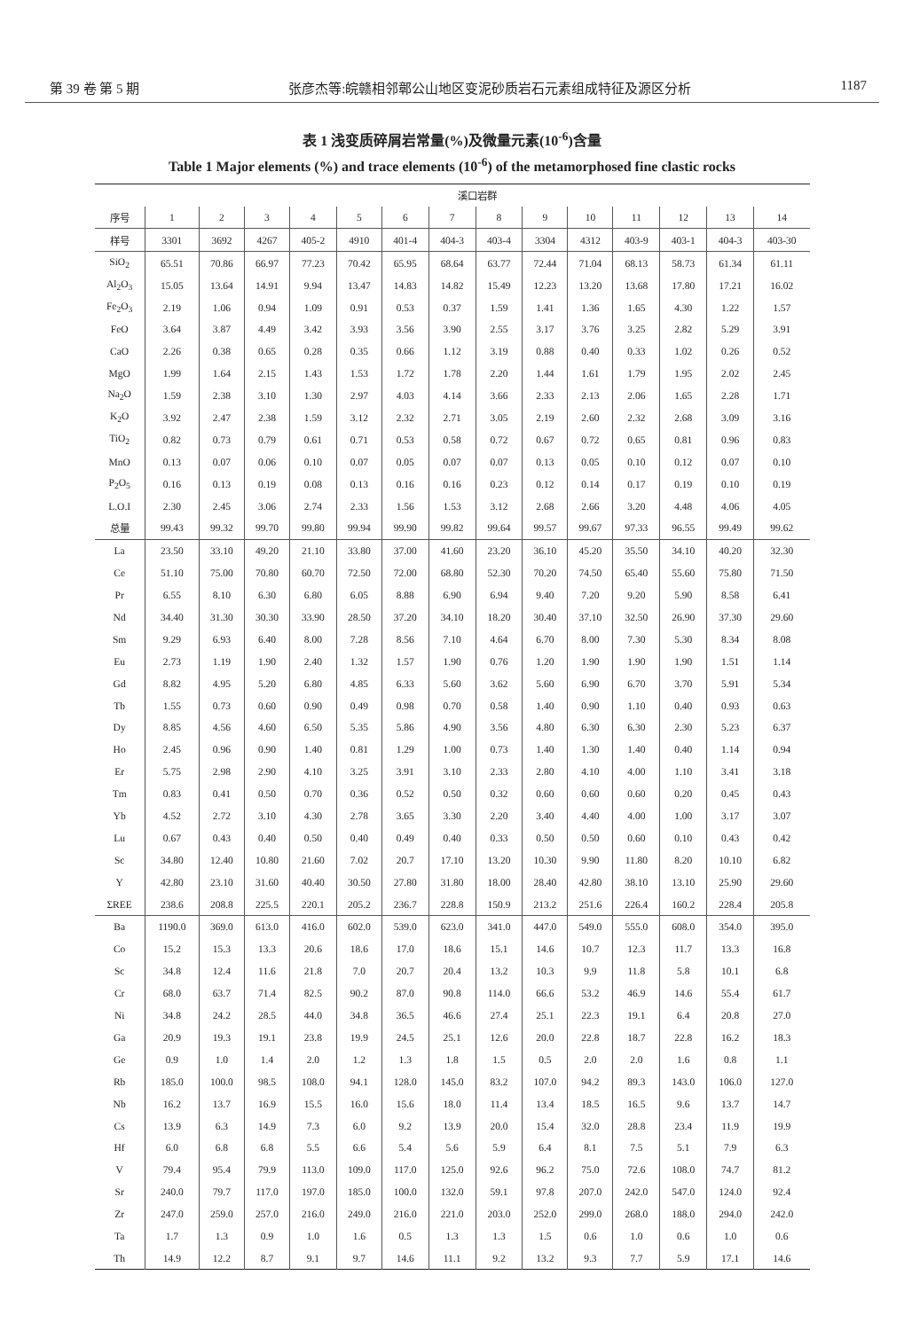第 39 卷 第 5 期 张彦杰等:皖赣相邻鄣公山地区变泥砂质岩石元素组成特征及源区分析 1187
表 1 浅变质碎屑岩常量(%)及微量元素(10<sup>-6</sup>)含量
Table 1 Major elements (%) and trace elements (10<sup>-6</sup>) of the metamorphosed fine clastic rocks
| | 溪口岩群 | | | | | | | | | | | | | |
| --- | --- | --- | --- | --- | --- | --- | --- | --- | --- | --- | --- | --- | --- | --- |
| 序号 | 1 | 2 | 3 | 4 | 5 | 6 | 7 | 8 | 9 | 10 | 11 | 12 | 13 | 14 |
| 样号 | 3301 | 3692 | 4267 | 405-2 | 4910 | 401-4 | 404-3 | 403-4 | 3304 | 4312 | 403-9 | 403-1 | 404-3 | 403-30 |
| SiO<sub>2</sub> | 65.51 | 70.86 | 66.97 | 77.23 | 70.42 | 65.95 | 68.64 | 63.77 | 72.44 | 71.04 | 68.13 | 58.73 | 61.34 | 61.11 |
| Al<sub>2</sub>O<sub>3</sub> | 15.05 | 13.64 | 14.91 | 9.94 | 13.47 | 14.83 | 14.82 | 15.49 | 12.23 | 13.20 | 13.68 | 17.80 | 17.21 | 16.02 |
| Fe<sub>2</sub>O<sub>3</sub> | 2.19 | 1.06 | 0.94 | 1.09 | 0.91 | 0.53 | 0.37 | 1.59 | 1.41 | 1.36 | 1.65 | 4.30 | 1.22 | 1.57 |
| FeO | 3.64 | 3.87 | 4.49 | 3.42 | 3.93 | 3.56 | 3.90 | 2.55 | 3.17 | 3.76 | 3.25 | 2.82 | 5.29 | 3.91 |
| CaO | 2.26 | 0.38 | 0.65 | 0.28 | 0.35 | 0.66 | 1.12 | 3.19 | 0.88 | 0.40 | 0.33 | 1.02 | 0.26 | 0.52 |
| MgO | 1.99 | 1.64 | 2.15 | 1.43 | 1.53 | 1.72 | 1.78 | 2.20 | 1.44 | 1.61 | 1.79 | 1.95 | 2.02 | 2.45 |
| Na<sub>2</sub>O | 1.59 | 2.38 | 3.10 | 1.30 | 2.97 | 4.03 | 4.14 | 3.66 | 2.33 | 2.13 | 2.06 | 1.65 | 2.28 | 1.71 |
| K<sub>2</sub>O | 3.92 | 2.47 | 2.38 | 1.59 | 3.12 | 2.32 | 2.71 | 3.05 | 2.19 | 2.60 | 2.32 | 2.68 | 3.09 | 3.16 |
| TiO<sub>2</sub> | 0.82 | 0.73 | 0.79 | 0.61 | 0.71 | 0.53 | 0.58 | 0.72 | 0.67 | 0.72 | 0.65 | 0.81 | 0.96 | 0.83 |
| MnO | 0.13 | 0.07 | 0.06 | 0.10 | 0.07 | 0.05 | 0.07 | 0.07 | 0.13 | 0.05 | 0.10 | 0.12 | 0.07 | 0.10 |
| P<sub>2</sub>O<sub>5</sub> | 0.16 | 0.13 | 0.19 | 0.08 | 0.13 | 0.16 | 0.16 | 0.23 | 0.12 | 0.14 | 0.17 | 0.19 | 0.10 | 0.19 |
| L.O.I | 2.30 | 2.45 | 3.06 | 2.74 | 2.33 | 1.56 | 1.53 | 3.12 | 2.68 | 2.66 | 3.20 | 4.48 | 4.06 | 4.05 |
| 总量 | 99.43 | 99.32 | 99.70 | 99.80 | 99.94 | 99.90 | 99.82 | 99.64 | 99.57 | 99.67 | 97.33 | 96.55 | 99.49 | 99.62 |
| La | 23.50 | 33.10 | 49.20 | 21.10 | 33.80 | 37.00 | 41.60 | 23.20 | 36.10 | 45.20 | 35.50 | 34.10 | 40.20 | 32.30 |
| Ce | 51.10 | 75.00 | 70.80 | 60.70 | 72.50 | 72.00 | 68.80 | 52.30 | 70.20 | 74.50 | 65.40 | 55.60 | 75.80 | 71.50 |
| Pr | 6.55 | 8.10 | 6.30 | 6.80 | 6.05 | 8.88 | 6.90 | 6.94 | 9.40 | 7.20 | 9.20 | 5.90 | 8.58 | 6.41 |
| Nd | 34.40 | 31.30 | 30.30 | 33.90 | 28.50 | 37.20 | 34.10 | 18.20 | 30.40 | 37.10 | 32.50 | 26.90 | 37.30 | 29.60 |
| Sm | 9.29 | 6.93 | 6.40 | 8.00 | 7.28 | 8.56 | 7.10 | 4.64 | 6.70 | 8.00 | 7.30 | 5.30 | 8.34 | 8.08 |
| Eu | 2.73 | 1.19 | 1.90 | 2.40 | 1.32 | 1.57 | 1.90 | 0.76 | 1.20 | 1.90 | 1.90 | 1.90 | 1.51 | 1.14 |
| Gd | 8.82 | 4.95 | 5.20 | 6.80 | 4.85 | 6.33 | 5.60 | 3.62 | 5.60 | 6.90 | 6.70 | 3.70 | 5.91 | 5.34 |
| Tb | 1.55 | 0.73 | 0.60 | 0.90 | 0.49 | 0.98 | 0.70 | 0.58 | 1.40 | 0.90 | 1.10 | 0.40 | 0.93 | 0.63 |
| Dy | 8.85 | 4.56 | 4.60 | 6.50 | 5.35 | 5.86 | 4.90 | 3.56 | 4.80 | 6.30 | 6.30 | 2.30 | 5.23 | 6.37 |
| Ho | 2.45 | 0.96 | 0.90 | 1.40 | 0.81 | 1.29 | 1.00 | 0.73 | 1.40 | 1.30 | 1.40 | 0.40 | 1.14 | 0.94 |
| Er | 5.75 | 2.98 | 2.90 | 4.10 | 3.25 | 3.91 | 3.10 | 2.33 | 2.80 | 4.10 | 4.00 | 1.10 | 3.41 | 3.18 |
| Tm | 0.83 | 0.41 | 0.50 | 0.70 | 0.36 | 0.52 | 0.50 | 0.32 | 0.60 | 0.60 | 0.60 | 0.20 | 0.45 | 0.43 |
| Yb | 4.52 | 2.72 | 3.10 | 4.30 | 2.78 | 3.65 | 3.30 | 2.20 | 3.40 | 4.40 | 4.00 | 1.00 | 3.17 | 3.07 |
| Lu | 0.67 | 0.43 | 0.40 | 0.50 | 0.40 | 0.49 | 0.40 | 0.33 | 0.50 | 0.50 | 0.60 | 0.10 | 0.43 | 0.42 |
| Sc | 34.80 | 12.40 | 10.80 | 21.60 | 7.02 | 20.7 | 17.10 | 13.20 | 10.30 | 9.90 | 11.80 | 8.20 | 10.10 | 6.82 |
| Y | 42.80 | 23.10 | 31.60 | 40.40 | 30.50 | 27.80 | 31.80 | 18.00 | 28.40 | 42.80 | 38.10 | 13.10 | 25.90 | 29.60 |
| ΣREE | 238.6 | 208.8 | 225.5 | 220.1 | 205.2 | 236.7 | 228.8 | 150.9 | 213.2 | 251.6 | 226.4 | 160.2 | 228.4 | 205.8 |
| Ba | 1190.0 | 369.0 | 613.0 | 416.0 | 602.0 | 539.0 | 623.0 | 341.0 | 447.0 | 549.0 | 555.0 | 608.0 | 354.0 | 395.0 |
| Co | 15.2 | 15.3 | 13.3 | 20.6 | 18.6 | 17.0 | 18.6 | 15.1 | 14.6 | 10.7 | 12.3 | 11.7 | 13.3 | 16.8 |
| Sc | 34.8 | 12.4 | 11.6 | 21.8 | 7.0 | 20.7 | 20.4 | 13.2 | 10.3 | 9.9 | 11.8 | 5.8 | 10.1 | 6.8 |
| Cr | 68.0 | 63.7 | 71.4 | 82.5 | 90.2 | 87.0 | 90.8 | 114.0 | 66.6 | 53.2 | 46.9 | 14.6 | 55.4 | 61.7 |
| Ni | 34.8 | 24.2 | 28.5 | 44.0 | 34.8 | 36.5 | 46.6 | 27.4 | 25.1 | 22.3 | 19.1 | 6.4 | 20.8 | 27.0 |
| Ga | 20.9 | 19.3 | 19.1 | 23.8 | 19.9 | 24.5 | 25.1 | 12.6 | 20.0 | 22.8 | 18.7 | 22.8 | 16.2 | 18.3 |
| Ge | 0.9 | 1.0 | 1.4 | 2.0 | 1.2 | 1.3 | 1.8 | 1.5 | 0.5 | 2.0 | 2.0 | 1.6 | 0.8 | 1.1 |
| Rb | 185.0 | 100.0 | 98.5 | 108.0 | 94.1 | 128.0 | 145.0 | 83.2 | 107.0 | 94.2 | 89.3 | 143.0 | 106.0 | 127.0 |
| Nb | 16.2 | 13.7 | 16.9 | 15.5 | 16.0 | 15.6 | 18.0 | 11.4 | 13.4 | 18.5 | 16.5 | 9.6 | 13.7 | 14.7 |
| Cs | 13.9 | 6.3 | 14.9 | 7.3 | 6.0 | 9.2 | 13.9 | 20.0 | 15.4 | 32.0 | 28.8 | 23.4 | 11.9 | 19.9 |
| Hf | 6.0 | 6.8 | 6.8 | 5.5 | 6.6 | 5.4 | 5.6 | 5.9 | 6.4 | 8.1 | 7.5 | 5.1 | 7.9 | 6.3 |
| V | 79.4 | 95.4 | 79.9 | 113.0 | 109.0 | 117.0 | 125.0 | 92.6 | 96.2 | 75.0 | 72.6 | 108.0 | 74.7 | 81.2 |
| Sr | 240.0 | 79.7 | 117.0 | 197.0 | 185.0 | 100.0 | 132.0 | 59.1 | 97.8 | 207.0 | 242.0 | 547.0 | 124.0 | 92.4 |
| Zr | 247.0 | 259.0 | 257.0 | 216.0 | 249.0 | 216.0 | 221.0 | 203.0 | 252.0 | 299.0 | 268.0 | 188.0 | 294.0 | 242.0 |
| Ta | 1.7 | 1.3 | 0.9 | 1.0 | 1.6 | 0.5 | 1.3 | 1.3 | 1.5 | 0.6 | 1.0 | 0.6 | 1.0 | 0.6 |
| Th | 14.9 | 12.2 | 8.7 | 9.1 | 9.7 | 14.6 | 11.1 | 9.2 | 13.2 | 9.3 | 7.7 | 5.9 | 17.1 | 14.6 |